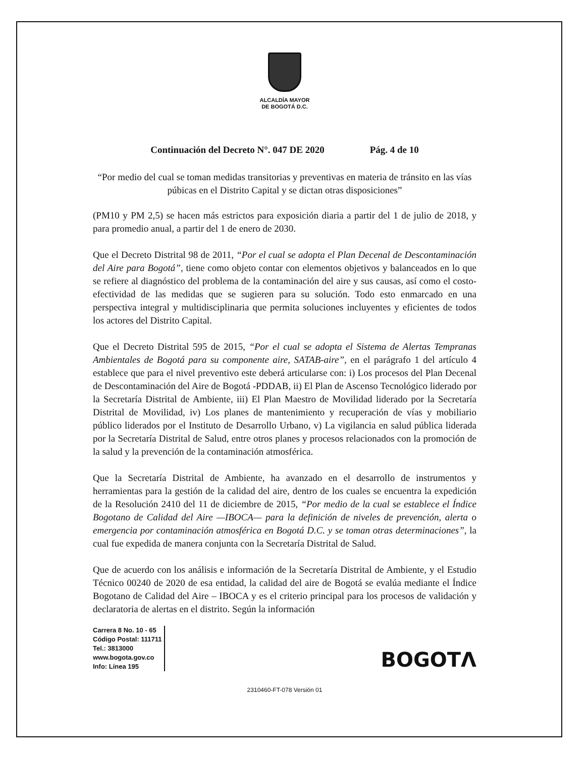ALCALDÍA MAYOR
DE BOGOTÁ D.C.
Continuación del Decreto N°. 047 DE 2020 Pág. 4 de 10
“Por medio del cual se toman medidas transitorias y preventivas en materia de tránsito en las vías púbicas en el Distrito Capital y se dictan otras disposiciones”
(PM10 y PM 2,5) se hacen más estrictos para exposición diaria a partir del 1 de julio de 2018, y para promedio anual, a partir del 1 de enero de 2030.
Que el Decreto Distrital 98 de 2011, “Por el cual se adopta el Plan Decenal de Descontaminación del Aire para Bogotá”, tiene como objeto contar con elementos objetivos y balanceados en lo que se refiere al diagnóstico del problema de la contaminación del aire y sus causas, así como el costo-efectividad de las medidas que se sugieren para su solución. Todo esto enmarcado en una perspectiva integral y multidisciplinaria que permita soluciones incluyentes y eficientes de todos los actores del Distrito Capital.
Que el Decreto Distrital 595 de 2015, “Por el cual se adopta el Sistema de Alertas Tempranas Ambientales de Bogotá para su componente aire, SATAB-aire”, en el parágrafo 1 del artículo 4 establece que para el nivel preventivo este deberá articularse con: i) Los procesos del Plan Decenal de Descontaminación del Aire de Bogotá -PDDAB, ii) El Plan de Ascenso Tecnológico liderado por la Secretaría Distrital de Ambiente, iii) El Plan Maestro de Movilidad liderado por la Secretaría Distrital de Movilidad, iv) Los planes de mantenimiento y recuperación de vías y mobiliario público liderados por el Instituto de Desarrollo Urbano, v) La vigilancia en salud pública liderada por la Secretaría Distrital de Salud, entre otros planes y procesos relacionados con la promoción de la salud y la prevención de la contaminación atmosférica.
Que la Secretaría Distrital de Ambiente, ha avanzado en el desarrollo de instrumentos y herramientas para la gestión de la calidad del aire, dentro de los cuales se encuentra la expedición de la Resolución 2410 del 11 de diciembre de 2015, “Por medio de la cual se establece el Índice Bogotano de Calidad del Aire —IBOCA— para la definición de niveles de prevención, alerta o emergencia por contaminación atmosférica en Bogotá D.C. y se toman otras determinaciones”, la cual fue expedida de manera conjunta con la Secretaría Distrital de Salud.
Que de acuerdo con los análisis e información de la Secretaría Distrital de Ambiente, y el Estudio Técnico 00240 de 2020 de esa entidad, la calidad del aire de Bogotá se evalúa mediante el Índice Bogotano de Calidad del Aire – IBOCA y es el criterio principal para los procesos de validación y declaratoria de alertas en el distrito. Según la información
Carrera 8 No. 10 - 65
Código Postal: 111711
Tel.: 3813000
www.bogota.gov.co
Info: Línea 195
BOGOTΛ
2310460-FT-078 Versión 01